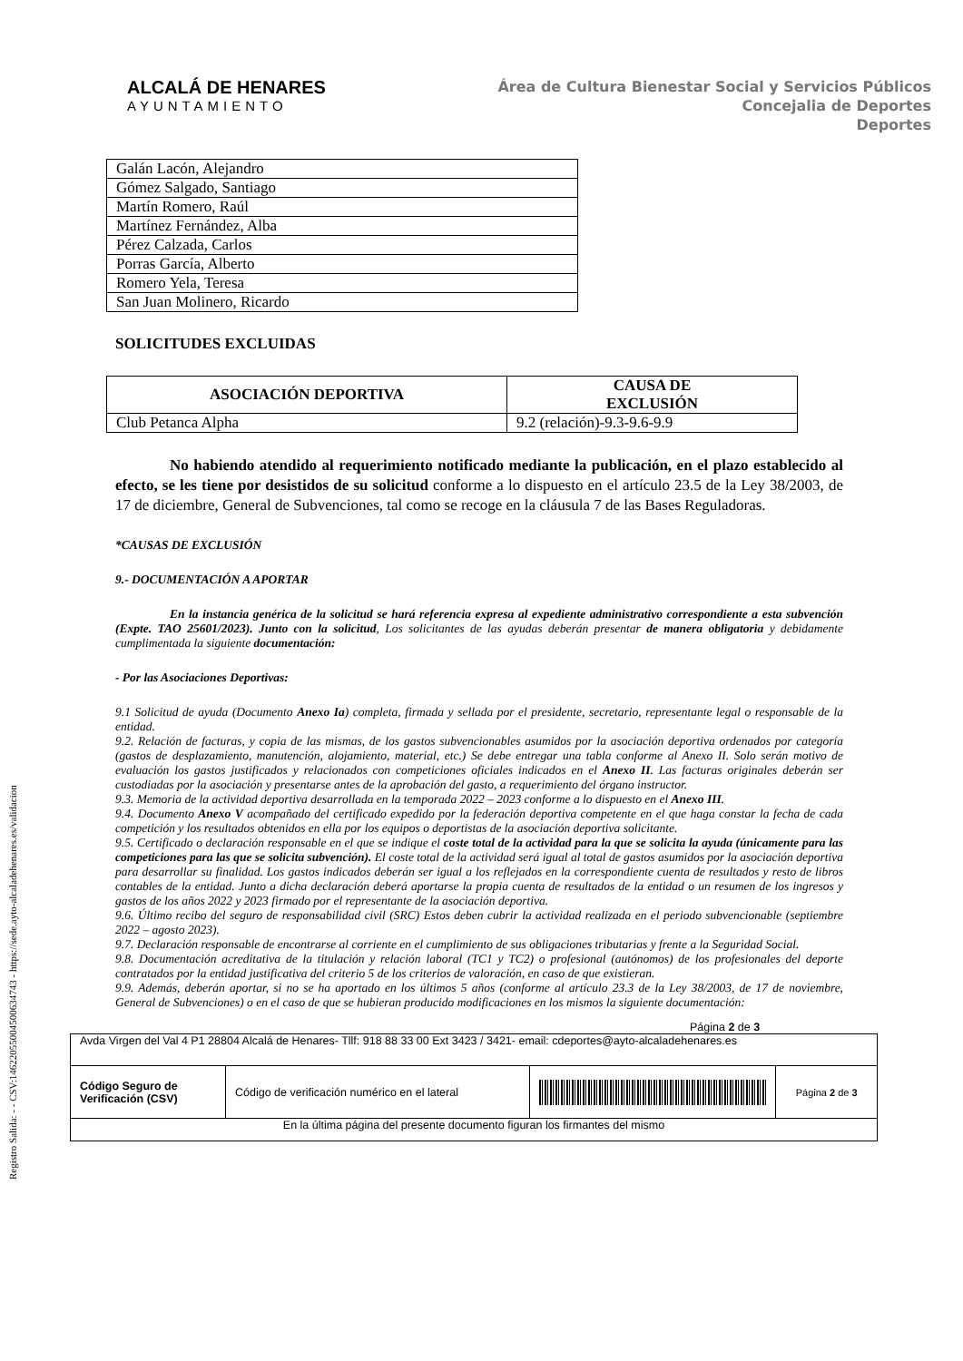Registro Salida: - - CSV:14622055004500634743 - https://sede.ayto-alcaladehenares.es/validacion
ALCALÁ DE HENARES
AYUNTAMIENTO
Área de Cultura Bienestar Social y Servicios Públicos
Concejalia de Deportes
Deportes
| Galán Lacón, Alejandro |
| Gómez Salgado, Santiago |
| Martín Romero, Raúl |
| Martínez Fernández, Alba |
| Pérez Calzada, Carlos |
| Porras García, Alberto |
| Romero Yela, Teresa |
| San Juan Molinero, Ricardo |
SOLICITUDES EXCLUIDAS
| ASOCIACIÓN DEPORTIVA | CAUSA DE EXCLUSIÓN |
| --- | --- |
| Club Petanca Alpha | 9.2 (relación)-9.3-9.6-9.9 |
No habiendo atendido al requerimiento notificado mediante la publicación, en el plazo establecido al efecto, se les tiene por desistidos de su solicitud conforme a lo dispuesto en el artículo 23.5 de la Ley 38/2003, de 17 de diciembre, General de Subvenciones, tal como se recoge en la cláusula 7 de las Bases Reguladoras.
*CAUSAS DE EXCLUSIÓN
9.- DOCUMENTACIÓN A APORTAR
En la instancia genérica de la solicitud se hará referencia expresa al expediente administrativo correspondiente a esta subvención (Expte. TAO 25601/2023). Junto con la solicitud, Los solicitantes de las ayudas deberán presentar de manera obligatoria y debidamente cumplimentada la siguiente documentación:
- Por las Asociaciones Deportivas:
9.1 Solicitud de ayuda (Documento Anexo Ia) completa, firmada y sellada por el presidente, secretario, representante legal o responsable de la entidad.
9.2. Relación de facturas, y copia de las mismas, de los gastos subvencionables asumidos por la asociación deportiva ordenados por categoría (gastos de desplazamiento, manutención, alojamiento, material, etc.) Se debe entregar una tabla conforme al Anexo II. Solo serán motivo de evaluación los gastos justificados y relacionados con competiciones oficiales indicados en el Anexo II. Las facturas originales deberán ser custodiadas por la asociación y presentarse antes de la aprobación del gasto, a requerimiento del órgano instructor.
9.3. Memoria de la actividad deportiva desarrollada en la temporada 2022 – 2023 conforme a lo dispuesto en el Anexo III.
9.4. Documento Anexo V acompañado del certificado expedido por la federación deportiva competente en el que haga constar la fecha de cada competición y los resultados obtenidos en ella por los equipos o deportistas de la asociación deportiva solicitante.
9.5. Certificado o declaración responsable en el que se indique el coste total de la actividad para la que se solicita la ayuda (únicamente para las competiciones para las que se solicita subvención). El coste total de la actividad será igual al total de gastos asumidos por la asociación deportiva para desarrollar su finalidad. Los gastos indicados deberán ser igual a los reflejados en la correspondiente cuenta de resultados y resto de libros contables de la entidad. Junto a dicha declaración deberá aportarse la propia cuenta de resultados de la entidad o un resumen de los ingresos y gastos de los años 2022 y 2023 firmado por el representante de la asociación deportiva.
9.6. Último recibo del seguro de responsabilidad civil (SRC) Estos deben cubrir la actividad realizada en el periodo subvencionable (septiembre 2022 – agosto 2023).
9.7. Declaración responsable de encontrarse al corriente en el cumplimiento de sus obligaciones tributarias y frente a la Seguridad Social.
9.8. Documentación acreditativa de la titulación y relación laboral (TC1 y TC2) o profesional (autónomos) de los profesionales del deporte contratados por la entidad justificativa del criterio 5 de los criterios de valoración, en caso de que existieran.
9.9. Además, deberán aportar, si no se ha aportado en los últimos 5 años (conforme al artículo 23.3 de la Ley 38/2003, de 17 de noviembre, General de Subvenciones) o en el caso de que se hubieran producido modificaciones en los mismos la siguiente documentación:
Página 2 de 3
| Avda Virgen del Val 4 P1 28804 Alcalá de Henares- Tllf: 918 88 33 00 Ext 3423 / 3421- email: cdeportes@ayto-alcaladehenares.es | | | |
| Código Seguro de Verificación (CSV) | Código de verificación numérico en el lateral | | Página 2 de 3 |
| En la última página del presente documento figuran los firmantes del mismo | | | |